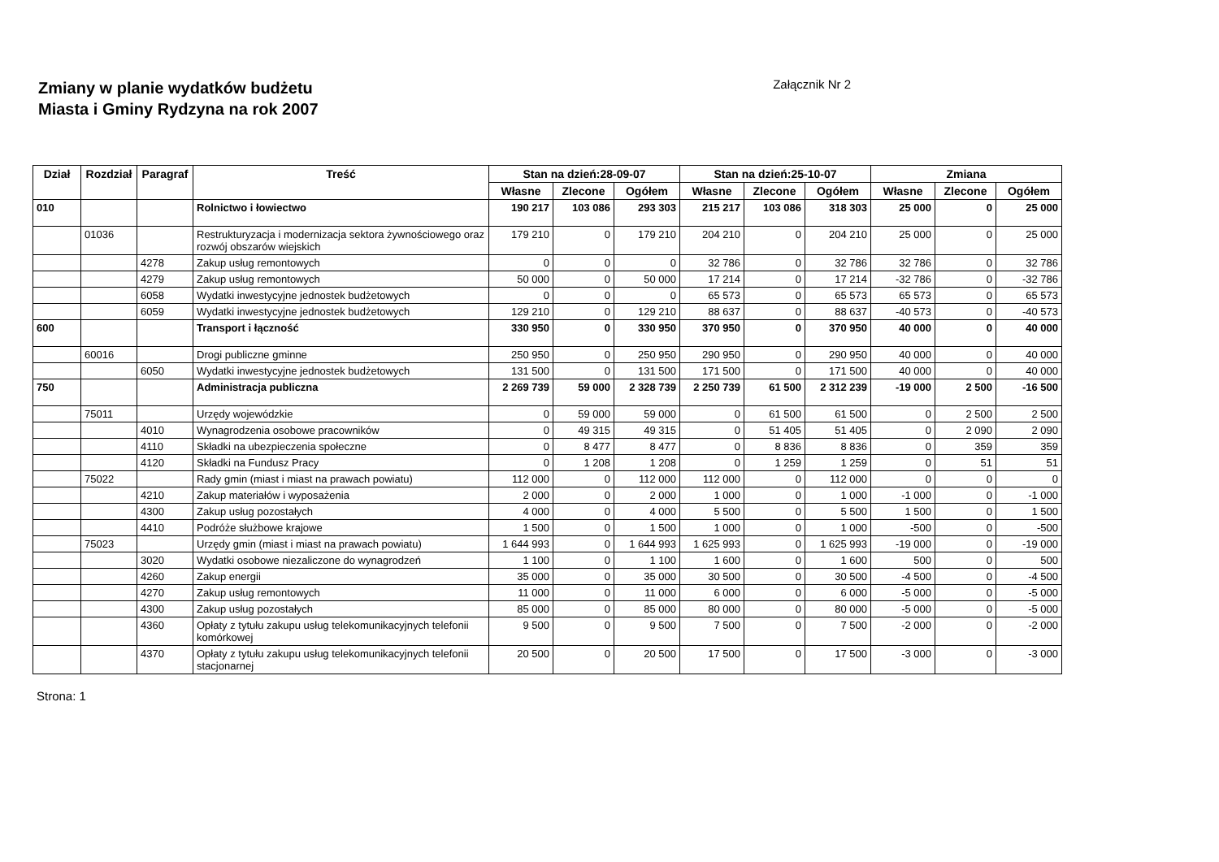Zmiany w planie wydatków budżetu
Miasta i Gminy Rydzyna na rok 2007
Załącznik Nr 2
| Dział | Rozdział | Paragraf | Treść | Stan na dzień:28-09-07 | | | Stan na dzień:25-10-07 | | | Zmiana | | |
| --- | --- | --- | --- | --- | --- | --- | --- | --- | --- | --- | --- | --- |
| | | | | Własne | Zlecone | Ogółem | Własne | Zlecone | Ogółem | Własne | Zlecone | Ogółem |
| 010 | | | Rolnictwo i łowiectwo | 190 217 | 103 086 | 293 303 | 215 217 | 103 086 | 318 303 | 25 000 | 0 | 25 000 |
| | 01036 | | Restrukturyzacja i modernizacja sektora żywnościowego oraz rozwój obszarów wiejskich | 179 210 | 0 | 179 210 | 204 210 | 0 | 204 210 | 25 000 | 0 | 25 000 |
| | | 4278 | Zakup usług remontowych | 0 | 0 | 0 | 32 786 | 0 | 32 786 | 32 786 | 0 | 32 786 |
| | | 4279 | Zakup usług remontowych | 50 000 | 0 | 50 000 | 17 214 | 0 | 17 214 | -32 786 | 0 | -32 786 |
| | | 6058 | Wydatki inwestycyjne jednostek budżetowych | 0 | 0 | 0 | 65 573 | 0 | 65 573 | 65 573 | 0 | 65 573 |
| | | 6059 | Wydatki inwestycyjne jednostek budżetowych | 129 210 | 0 | 129 210 | 88 637 | 0 | 88 637 | -40 573 | 0 | -40 573 |
| 600 | | | Transport i łączność | 330 950 | 0 | 330 950 | 370 950 | 0 | 370 950 | 40 000 | 0 | 40 000 |
| | 60016 | | Drogi publiczne gminne | 250 950 | 0 | 250 950 | 290 950 | 0 | 290 950 | 40 000 | 0 | 40 000 |
| | | 6050 | Wydatki inwestycyjne jednostek budżetowych | 131 500 | 0 | 131 500 | 171 500 | 0 | 171 500 | 40 000 | 0 | 40 000 |
| 750 | | | Administracja publiczna | 2 269 739 | 59 000 | 2 328 739 | 2 250 739 | 61 500 | 2 312 239 | -19 000 | 2 500 | -16 500 |
| | 75011 | | Urzędy wojewódzkie | 0 | 59 000 | 59 000 | 0 | 61 500 | 61 500 | 0 | 2 500 | 2 500 |
| | | 4010 | Wynagrodzenia osobowe pracowników | 0 | 49 315 | 49 315 | 0 | 51 405 | 51 405 | 0 | 2 090 | 2 090 |
| | | 4110 | Składki na ubezpieczenia społeczne | 0 | 8 477 | 8 477 | 0 | 8 836 | 8 836 | 0 | 359 | 359 |
| | | 4120 | Składki na Fundusz Pracy | 0 | 1 208 | 1 208 | 0 | 1 259 | 1 259 | 0 | 51 | 51 |
| | 75022 | | Rady gmin (miast i miast na prawach powiatu) | 112 000 | 0 | 112 000 | 112 000 | 0 | 112 000 | 0 | 0 | 0 |
| | | 4210 | Zakup materiałów i wyposażenia | 2 000 | 0 | 2 000 | 1 000 | 0 | 1 000 | -1 000 | 0 | -1 000 |
| | | 4300 | Zakup usług pozostałych | 4 000 | 0 | 4 000 | 5 500 | 0 | 5 500 | 1 500 | 0 | 1 500 |
| | | 4410 | Podróże służbowe krajowe | 1 500 | 0 | 1 500 | 1 000 | 0 | 1 000 | -500 | 0 | -500 |
| | 75023 | | Urzędy gmin (miast i miast na prawach powiatu) | 1 644 993 | 0 | 1 644 993 | 1 625 993 | 0 | 1 625 993 | -19 000 | 0 | -19 000 |
| | | 3020 | Wydatki osobowe niezaliczone do wynagrodzeń | 1 100 | 0 | 1 100 | 1 600 | 0 | 1 600 | 500 | 0 | 500 |
| | | 4260 | Zakup energii | 35 000 | 0 | 35 000 | 30 500 | 0 | 30 500 | -4 500 | 0 | -4 500 |
| | | 4270 | Zakup usług remontowych | 11 000 | 0 | 11 000 | 6 000 | 0 | 6 000 | -5 000 | 0 | -5 000 |
| | | 4300 | Zakup usług pozostałych | 85 000 | 0 | 85 000 | 80 000 | 0 | 80 000 | -5 000 | 0 | -5 000 |
| | | 4360 | Opłaty z tytułu zakupu usług telekomunikacyjnych telefonii komórkowej | 9 500 | 0 | 9 500 | 7 500 | 0 | 7 500 | -2 000 | 0 | -2 000 |
| | | 4370 | Opłaty z tytułu zakupu usług telekomunikacyjnych telefonii stacjonarnej | 20 500 | 0 | 20 500 | 17 500 | 0 | 17 500 | -3 000 | 0 | -3 000 |
Strona: 1